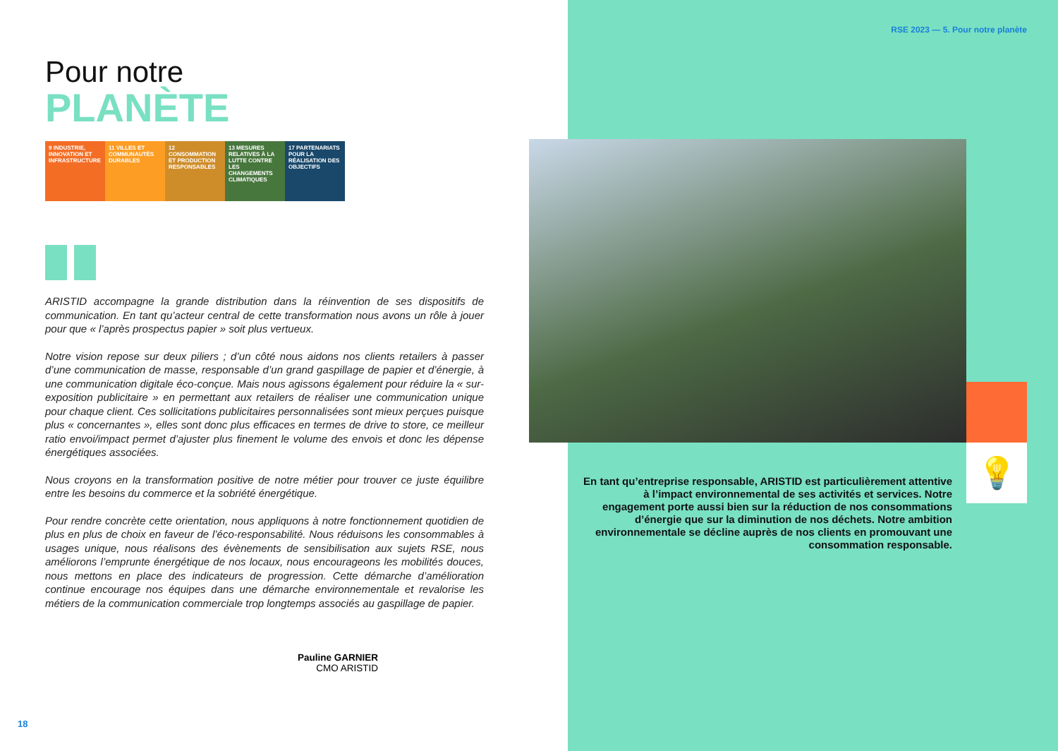RSE 2023 — 5. Pour notre planète
Pour notre
PLANÈTE
9 INDUSTRIE, INNOVATION ET INFRASTRUCTURE
11 VILLES ET COMMUNAUTÉS DURABLES
12 CONSOMMATION ET PRODUCTION RESPONSABLES
13 MESURES RELATIVES À LA LUTTE CONTRE LES CHANGEMENTS CLIMATIQUES
17 PARTENARIATS POUR LA RÉALISATION DES OBJECTIFS
ARISTID accompagne la grande distribution dans la réinvention de ses dispositifs de communication. En tant qu’acteur central de cette transformation nous avons un rôle à jouer pour que « l’après prospectus papier » soit plus vertueux.
Notre vision repose sur deux piliers ; d’un côté nous aidons nos clients retailers à passer d’une communication de masse, responsable d’un grand gaspillage de papier et d’énergie, à une communication digitale éco-conçue. Mais nous agissons également pour réduire la « sur-exposition publicitaire » en permettant aux retailers de réaliser une communication unique pour chaque client. Ces sollicitations publicitaires personnalisées sont mieux perçues puisque plus « concernantes », elles sont donc plus efficaces en termes de drive to store, ce meilleur ratio envoi/impact permet d’ajuster plus finement le volume des envois et donc les dépense énergétiques associées.
Nous croyons en la transformation positive de notre métier pour trouver ce juste équilibre entre les besoins du commerce et la sobriété énergétique.
Pour rendre concrète cette orientation, nous appliquons à notre fonctionnement quotidien de plus en plus de choix en faveur de l’éco-responsabilité. Nous réduisons les consommables à usages unique, nous réalisons des évènements de sensibilisation aux sujets RSE, nous améliorons l’emprunte énergétique de nos locaux, nous encourageons les mobilités douces, nous mettons en place des indicateurs de progression. Cette démarche d’amélioration continue encourage nos équipes dans une démarche environnementale et revalorise les métiers de la communication commerciale trop longtemps associés au gaspillage de papier.
Pauline GARNIER
CMO ARISTID
💡
En tant qu’entreprise responsable, ARISTID est particulièrement attentive à l’impact environnemental de ses activités et services. Notre engagement porte aussi bien sur la réduction de nos consommations d’énergie que sur la diminution de nos déchets. Notre ambition environnementale se décline auprès de nos clients en promouvant une consommation responsable.
18